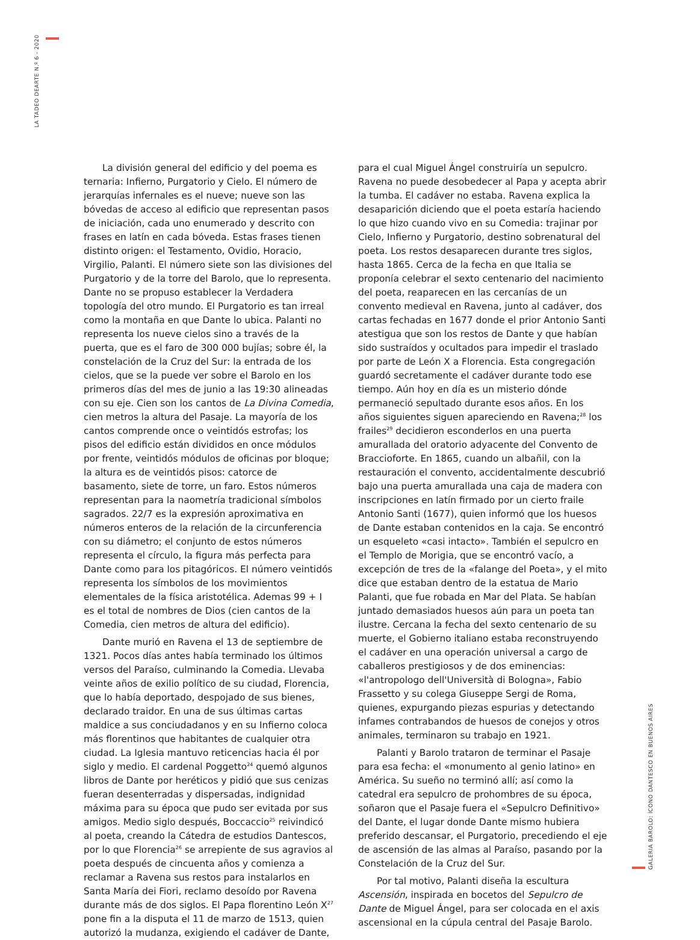LA TADEO DEARTE N.º 6 - 2020
GALERIA BAROLO: ÍCONO DANTESCO EN BUENOS AIRES
La división general del edificio y del poema es ternaria: Infierno, Purgatorio y Cielo. El número de jerarquías infernales es el nueve; nueve son las bóvedas de acceso al edificio que representan pasos de iniciación, cada uno enumerado y descrito con frases en latín en cada bóveda. Estas frases tienen distinto origen: el Testamento, Ovidio, Horacio, Virgilio, Palanti. El número siete son las divisiones del Purgatorio y de la torre del Barolo, que lo representa. Dante no se propuso establecer la Verdadera topología del otro mundo. El Purgatorio es tan irreal como la montaña en que Dante lo ubica. Palanti no representa los nueve cielos sino a través de la puerta, que es el faro de 300 000 bujías; sobre él, la constelación de la Cruz del Sur: la entrada de los cielos, que se la puede ver sobre el Barolo en los primeros días del mes de junio a las 19:30 alineadas con su eje. Cien son los cantos de La Divina Comedia, cien metros la altura del Pasaje. La mayoría de los cantos comprende once o veintidós estrofas; los pisos del edificio están divididos en once módulos por frente, veintidós módulos de oficinas por bloque; la altura es de veintidós pisos: catorce de basamento, siete de torre, un faro. Estos números representan para la naometría tradicional símbolos sagrados. 22/7 es la expresión aproximativa en números enteros de la relación de la circunferencia con su diámetro; el conjunto de estos números representa el círculo, la figura más perfecta para Dante como para los pitagóricos. El número veintidós representa los símbolos de los movimientos elementales de la física aristotélica. Ademas 99 + I es el total de nombres de Dios (cien cantos de la Comedia, cien metros de altura del edificio).
Dante murió en Ravena el 13 de septiembre de 1321. Pocos días antes había terminado los últimos versos del Paraíso, culminando la Comedia. Llevaba veinte años de exilio político de su ciudad, Florencia, que lo había deportado, despojado de sus bienes, declarado traidor. En una de sus últimas cartas maldice a sus conciudadanos y en su Infierno coloca más florentinos que habitantes de cualquier otra ciudad. La Iglesia mantuvo reticencias hacia él por siglo y medio. El cardenal Poggetto<sup>24</sup> quemó algunos libros de Dante por heréticos y pidió que sus cenizas fueran desenterradas y dispersadas, indignidad máxima para su época que pudo ser evitada por sus amigos. Medio siglo después, Boccaccio<sup>25</sup> reivindicó al poeta, creando la Cátedra de estudios Dantescos, por lo que Florencia<sup>26</sup> se arrepiente de sus agravios al poeta después de cincuenta años y comienza a reclamar a Ravena sus restos para instalarlos en Santa María dei Fiori, reclamo desoído por Ravena durante más de dos siglos. El Papa florentino León X<sup>27</sup> pone fin a la disputa el 11 de marzo de 1513, quien autorizó la mudanza, exigiendo el cadáver de Dante, para el cual Miguel Ángel construiría un sepulcro. Ravena no puede desobedecer al Papa y acepta abrir la tumba. El cadáver no estaba. Ravena explica la desaparición diciendo que el poeta estaría haciendo lo que hizo cuando vivo en su Comedia: trajinar por Cielo, Infierno y Purgatorio, destino sobrenatural del poeta. Los restos desaparecen durante tres siglos, hasta 1865. Cerca de la fecha en que Italia se proponía celebrar el sexto centenario del nacimiento del poeta, reaparecen en las cercanías de un convento medieval en Ravena, junto al cadáver, dos cartas fechadas en 1677 donde el prior Antonio Santi atestigua que son los restos de Dante y que habían sido sustraídos y ocultados para impedir el traslado por parte de León X a Florencia. Esta congregación guardó secretamente el cadáver durante todo ese tiempo. Aún hoy en día es un misterio dónde permaneció sepultado durante esos años. En los años siguientes siguen apareciendo en Ravena;<sup>28</sup> los frailes<sup>29</sup> decidieron esconderlos en una puerta amurallada del oratorio adyacente del Convento de Braccioforte. En 1865, cuando un albañil, con la restauración el convento, accidentalmente descubrió bajo una puerta amurallada una caja de madera con inscripciones en latín firmado por un cierto fraile Antonio Santi (1677), quien informó que los huesos de Dante estaban contenidos en la caja. Se encontró un esqueleto «casi intacto». También el sepulcro en el Templo de Morigia, que se encontró vacío, a excepción de tres de la «falange del Poeta», y el mito dice que estaban dentro de la estatua de Mario Palanti, que fue robada en Mar del Plata. Se habían juntado demasiados huesos aún para un poeta tan ilustre. Cercana la fecha del sexto centenario de su muerte, el Gobierno italiano estaba reconstruyendo el cadáver en una operación universal a cargo de caballeros prestigiosos y de dos eminencias: «l'antropologo dell'Università di Bologna», Fabio Frassetto y su colega Giuseppe Sergi de Roma, quienes, expurgando piezas espurias y detectando infames contrabandos de huesos de conejos y otros animales, terminaron su trabajo en 1921.
Palanti y Barolo trataron de terminar el Pasaje para esa fecha: el «monumento al genio latino» en América. Su sueño no terminó allí; así como la catedral era sepulcro de prohombres de su época, soñaron que el Pasaje fuera el «Sepulcro Definitivo» del Dante, el lugar donde Dante mismo hubiera preferido descansar, el Purgatorio, precediendo el eje de ascensión de las almas al Paraíso, pasando por la Constelación de la Cruz del Sur.
Por tal motivo, Palanti diseña la escultura Ascensión, inspirada en bocetos del Sepulcro de Dante de Miguel Ángel, para ser colocada en el axis ascensional en la cúpula central del Pasaje Barolo.